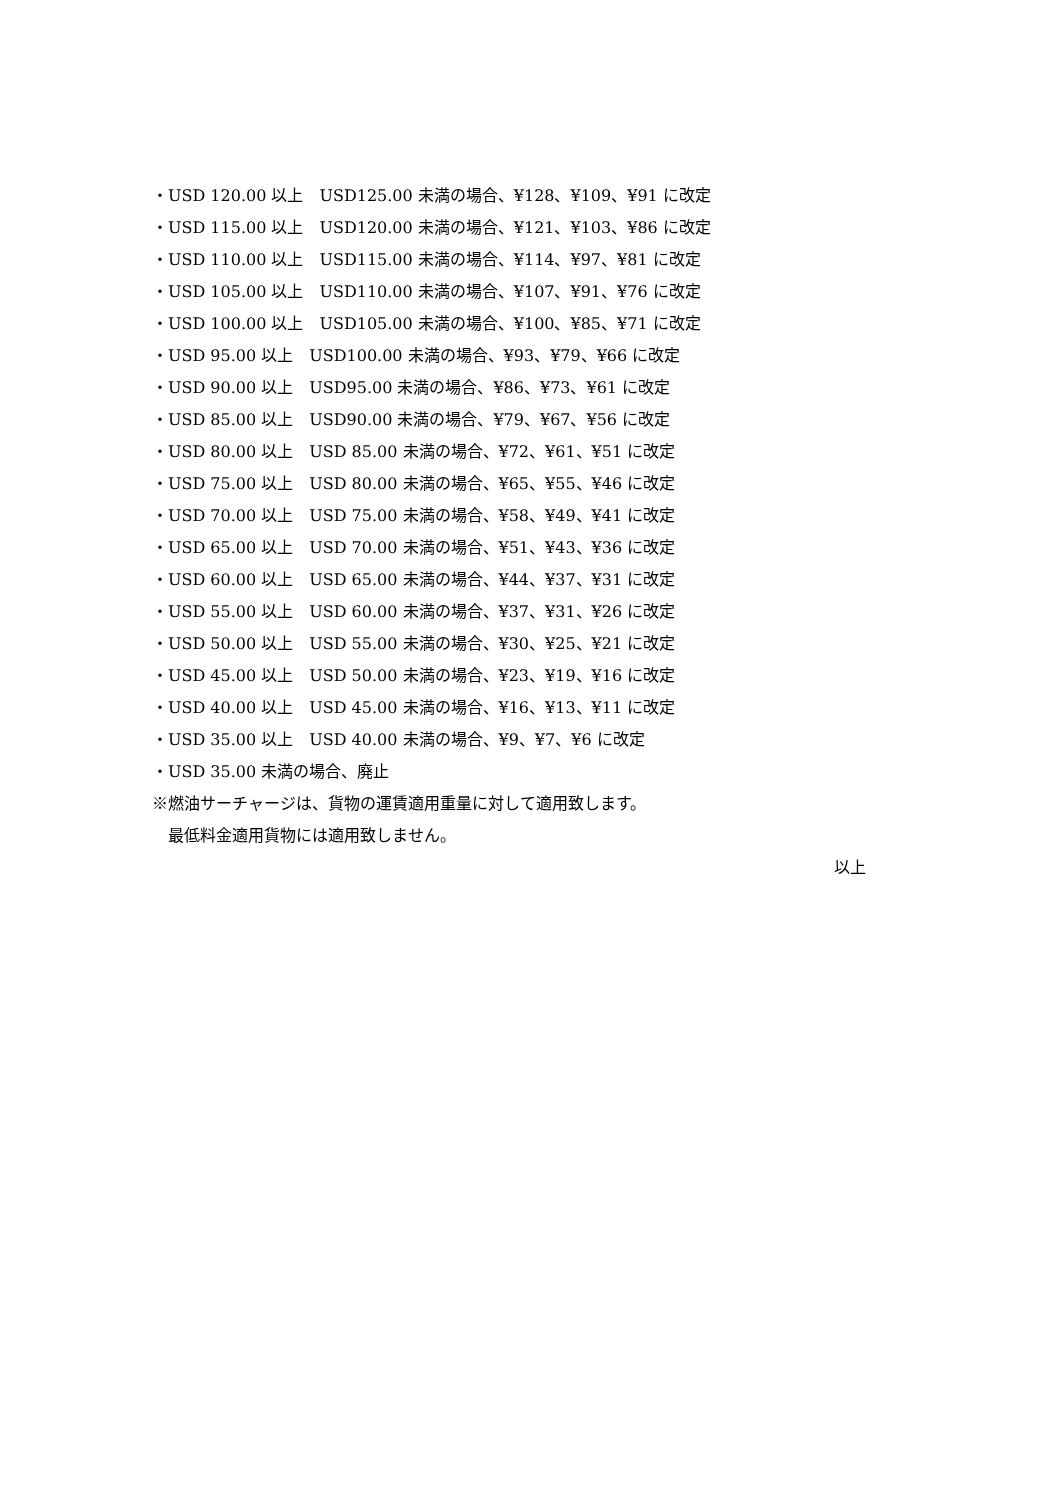・USD 120.00 以上　USD125.00 未満の場合、¥128、¥109、¥91 に改定
・USD 115.00 以上　USD120.00 未満の場合、¥121、¥103、¥86 に改定
・USD 110.00 以上　USD115.00 未満の場合、¥114、¥97、¥81 に改定
・USD 105.00 以上　USD110.00 未満の場合、¥107、¥91、¥76 に改定
・USD 100.00 以上　USD105.00 未満の場合、¥100、¥85、¥71 に改定
・USD 95.00 以上　USD100.00 未満の場合、¥93、¥79、¥66 に改定
・USD 90.00 以上　USD95.00 未満の場合、¥86、¥73、¥61 に改定
・USD 85.00 以上　USD90.00 未満の場合、¥79、¥67、¥56 に改定
・USD 80.00 以上　USD 85.00 未満の場合、¥72、¥61、¥51 に改定
・USD 75.00 以上　USD 80.00 未満の場合、¥65、¥55、¥46 に改定
・USD 70.00 以上　USD 75.00 未満の場合、¥58、¥49、¥41 に改定
・USD 65.00 以上　USD 70.00 未満の場合、¥51、¥43、¥36 に改定
・USD 60.00 以上　USD 65.00 未満の場合、¥44、¥37、¥31 に改定
・USD 55.00 以上　USD 60.00 未満の場合、¥37、¥31、¥26 に改定
・USD 50.00 以上　USD 55.00 未満の場合、¥30、¥25、¥21 に改定
・USD 45.00 以上　USD 50.00 未満の場合、¥23、¥19、¥16 に改定
・USD 40.00 以上　USD 45.00 未満の場合、¥16、¥13、¥11 に改定
・USD 35.00 以上　USD 40.00 未満の場合、¥9、¥7、¥6 に改定
・USD 35.00 未満の場合、廃止
※燃油サーチャージは、貨物の運賃適用重量に対して適用致します。
　最低料金適用貨物には適用致しません。
以上